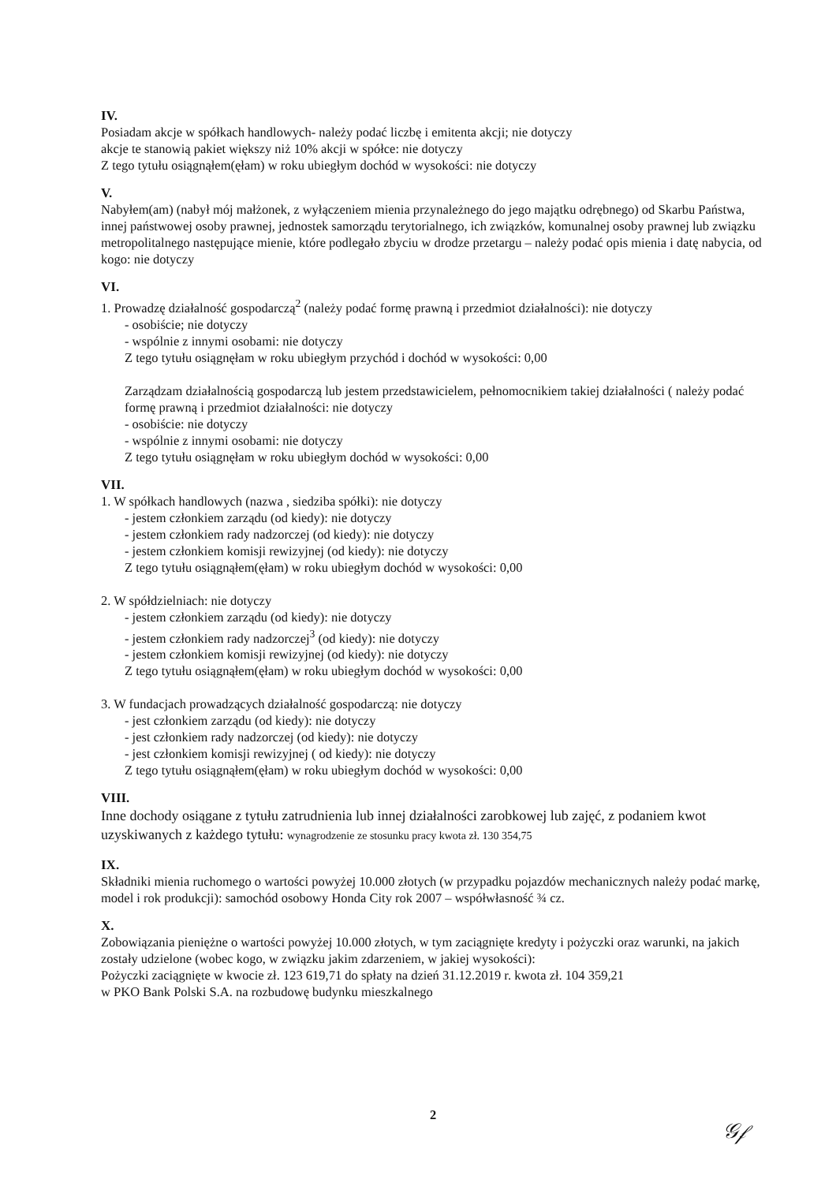IV.
Posiadam akcje w spółkach handlowych- należy podać liczbę i emitenta akcji; nie dotyczy
akcje te stanowią pakiet większy niż 10% akcji w spółce: nie dotyczy
Z tego tytułu osiągnąłem(ęłam) w roku ubiegłym dochód w wysokości: nie dotyczy
V.
Nabyłem(am) (nabył mój małżonek, z wyłączeniem mienia przynależnego do jego majątku odrębnego) od Skarbu Państwa, innej państwowej osoby prawnej, jednostek samorządu terytorialnego, ich związków, komunalnej osoby prawnej lub związku metropolitalnego następujące mienie, które podlegało zbyciu w drodze przetargu – należy podać opis mienia i datę nabycia, od kogo: nie dotyczy
VI.
1. Prowadzę działalność gospodarczą<sup>2</sup> (należy podać formę prawną i przedmiot działalności): nie dotyczy
- osobiście; nie dotyczy
- wspólnie z innymi osobami: nie dotyczy
Z tego tytułu osiągnęłam w roku ubiegłym przychód i dochód w wysokości: 0,00
Zarządzam działalnością gospodarczą lub jestem przedstawicielem, pełnomocnikiem takiej działalności ( należy podać formę prawną i przedmiot działalności: nie dotyczy
- osobiście: nie dotyczy
- wspólnie z innymi osobami: nie dotyczy
Z tego tytułu osiągnęłam w roku ubiegłym dochód w wysokości: 0,00
VII.
1. W spółkach handlowych (nazwa , siedziba spółki): nie dotyczy
- jestem członkiem zarządu (od kiedy): nie dotyczy
- jestem członkiem rady nadzorczej (od kiedy): nie dotyczy
- jestem członkiem komisji rewizyjnej (od kiedy): nie dotyczy
Z tego tytułu osiągnąłem(ęłam) w roku ubiegłym dochód w wysokości: 0,00
2. W spółdzielniach: nie dotyczy
- jestem członkiem zarządu (od kiedy): nie dotyczy
- jestem członkiem rady nadzorczej<sup>3</sup> (od kiedy): nie dotyczy
- jestem członkiem komisji rewizyjnej (od kiedy): nie dotyczy
Z tego tytułu osiągnąłem(ęłam) w roku ubiegłym dochód w wysokości: 0,00
3. W fundacjach prowadzących działalność gospodarczą: nie dotyczy
- jest członkiem zarządu (od kiedy): nie dotyczy
- jest członkiem rady nadzorczej (od kiedy): nie dotyczy
- jest członkiem komisji rewizyjnej ( od kiedy): nie dotyczy
Z tego tytułu osiągnąłem(ęłam) w roku ubiegłym dochód w wysokości: 0,00
VIII.
Inne dochody osiągane z tytułu zatrudnienia lub innej działalności zarobkowej lub zajęć, z podaniem kwot uzyskiwanych z każdego tytułu: wynagrodzenie ze stosunku pracy kwota zł. 130 354,75
IX.
Składniki mienia ruchomego o wartości powyżej 10.000 złotych (w przypadku pojazdów mechanicznych należy podać markę, model i rok produkcji): samochód osobowy Honda City rok 2007 – współwłasność ¾ cz.
X.
Zobowiązania pieniężne o wartości powyżej 10.000 złotych, w tym zaciągnięte kredyty i pożyczki oraz warunki, na jakich zostały udzielone (wobec kogo, w związku jakim zdarzeniem, w jakiej wysokości):
Pożyczki zaciągnięte w kwocie zł. 123 619,71 do spłaty na dzień 31.12.2019 r. kwota zł. 104 359,21
w PKO Bank Polski S.A. na rozbudowę budynku mieszkalnego
2
𝒢𝒻